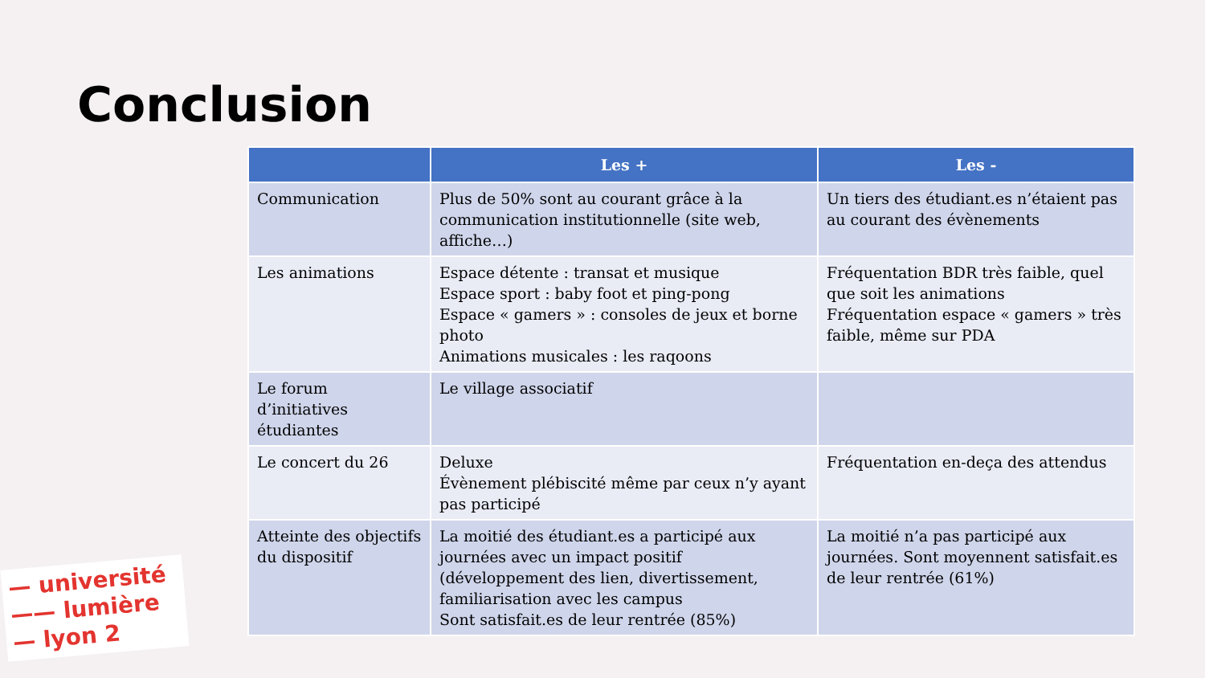Conclusion
| | Les + | Les - |
| --- | --- | --- |
| Communication | Plus de 50% sont au courant grâce à la communication institutionnelle (site web, affiche…) | Un tiers des étudiant.es n’étaient pas au courant des évènements |
| Les animations | Espace détente : transat et musique Espace sport : baby foot et ping-pong Espace « gamers » : consoles de jeux et borne photo Animations musicales : les raqoons | Fréquentation BDR très faible, quel que soit les animations Fréquentation espace « gamers » très faible, même sur PDA |
| Le forum d’initiatives étudiantes | Le village associatif | |
| Le concert du 26 | Deluxe Évènement plébiscité même par ceux n’y ayant pas participé | Fréquentation en-deça des attendus |
| Atteinte des objectifs du dispositif | La moitié des étudiant.es a participé aux journées avec un impact positif (développement des lien, divertissement, familiarisation avec les campus Sont satisfait.es de leur rentrée (85%) | La moitié n’a pas participé aux journées. Sont moyennent satisfait.es de leur rentrée (61%) |
— université
—— lumière
— lyon 2